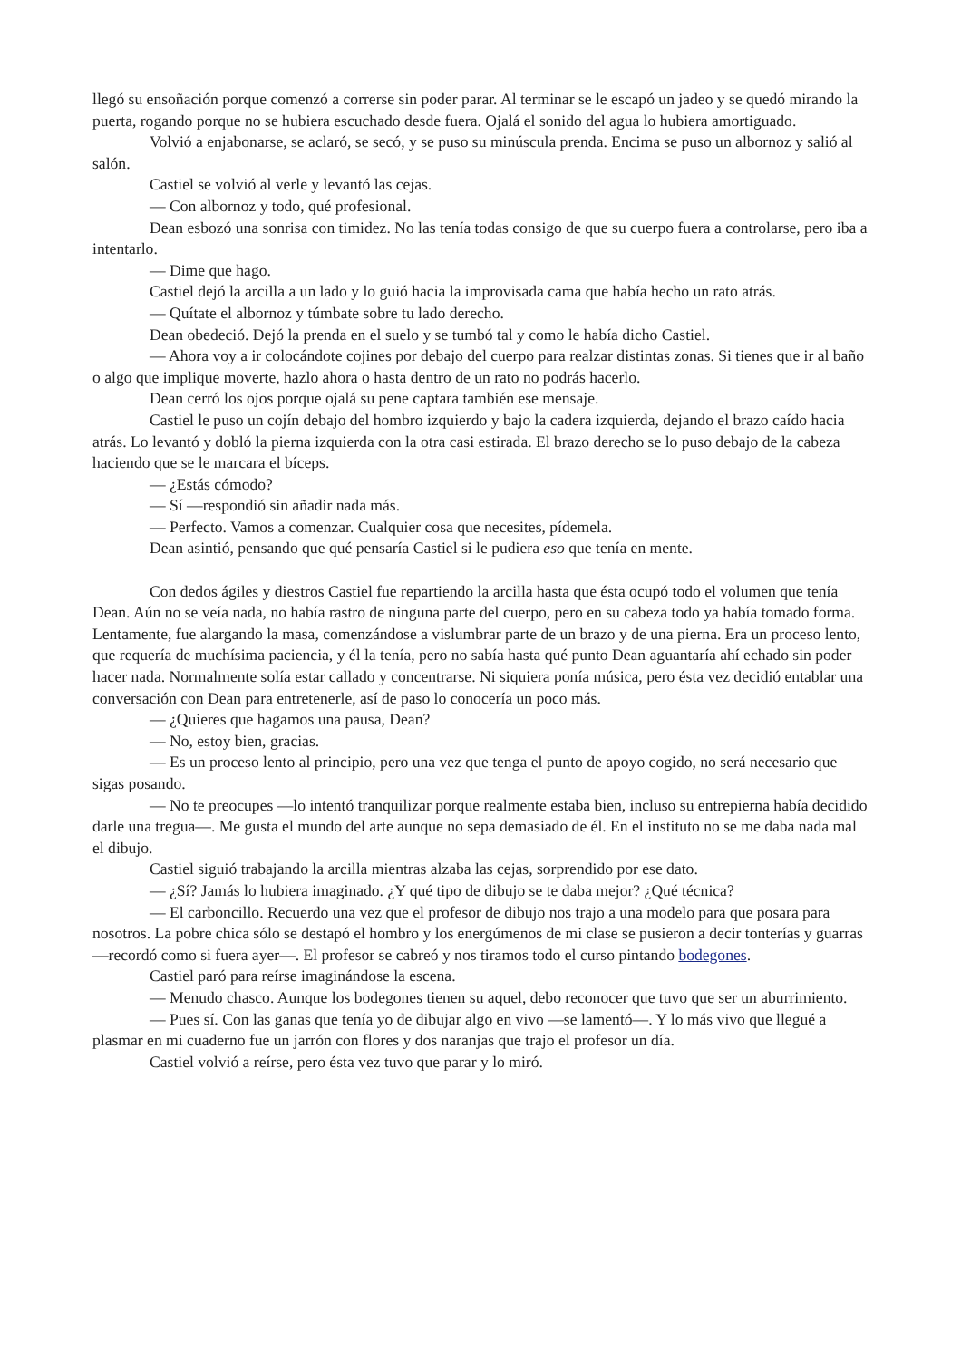llegó su ensoñación porque comenzó a correrse sin poder parar. Al terminar se le escapó un jadeo y se quedó mirando la puerta, rogando porque no se hubiera escuchado desde fuera. Ojalá el sonido del agua lo hubiera amortiguado.
Volvió a enjabonarse, se aclaró, se secó, y se puso su minúscula prenda. Encima se puso un albornoz y salió al salón.
Castiel se volvió al verle y levantó las cejas.
— Con albornoz y todo, qué profesional.
Dean esbozó una sonrisa con timidez. No las tenía todas consigo de que su cuerpo fuera a controlarse, pero iba a intentarlo.
— Dime que hago.
Castiel dejó la arcilla a un lado y lo guió hacia la improvisada cama que había hecho un rato atrás.
— Quítate el albornoz y túmbate sobre tu lado derecho.
Dean obedeció. Dejó la prenda en el suelo y se tumbó tal y como le había dicho Castiel.
— Ahora voy a ir colocándote cojines por debajo del cuerpo para realzar distintas zonas. Si tienes que ir al baño o algo que implique moverte, hazlo ahora o hasta dentro de un rato no podrás hacerlo.
Dean cerró los ojos porque ojalá su pene captara también ese mensaje.
Castiel le puso un cojín debajo del hombro izquierdo y bajo la cadera izquierda, dejando el brazo caído hacia atrás. Lo levantó y dobló la pierna izquierda con la otra casi estirada. El brazo derecho se lo puso debajo de la cabeza haciendo que se le marcara el bíceps.
— ¿Estás cómodo?
— Sí —respondió sin añadir nada más.
— Perfecto. Vamos a comenzar. Cualquier cosa que necesites, pídemela.
Dean asintió, pensando que qué pensaría Castiel si le pudiera eso que tenía en mente.
Con dedos ágiles y diestros Castiel fue repartiendo la arcilla hasta que ésta ocupó todo el volumen que tenía Dean. Aún no se veía nada, no había rastro de ninguna parte del cuerpo, pero en su cabeza todo ya había tomado forma. Lentamente, fue alargando la masa, comenzándose a vislumbrar parte de un brazo y de una pierna. Era un proceso lento, que requería de muchísima paciencia, y él la tenía, pero no sabía hasta qué punto Dean aguantaría ahí echado sin poder hacer nada. Normalmente solía estar callado y concentrarse. Ni siquiera ponía música, pero ésta vez decidió entablar una conversación con Dean para entretenerle, así de paso lo conocería un poco más.
— ¿Quieres que hagamos una pausa, Dean?
— No, estoy bien, gracias.
— Es un proceso lento al principio, pero una vez que tenga el punto de apoyo cogido, no será necesario que sigas posando.
— No te preocupes —lo intentó tranquilizar porque realmente estaba bien, incluso su entrepierna había decidido darle una tregua—. Me gusta el mundo del arte aunque no sepa demasiado de él. En el instituto no se me daba nada mal el dibujo.
Castiel siguió trabajando la arcilla mientras alzaba las cejas, sorprendido por ese dato.
— ¿Sí? Jamás lo hubiera imaginado. ¿Y qué tipo de dibujo se te daba mejor? ¿Qué técnica?
— El carboncillo. Recuerdo una vez que el profesor de dibujo nos trajo a una modelo para que posara para nosotros. La pobre chica sólo se destapó el hombro y los energúmenos de mi clase se pusieron a decir tonterías y guarras —recordó como si fuera ayer—. El profesor se cabreó y nos tiramos todo el curso pintando bodegones.
Castiel paró para reírse imaginándose la escena.
— Menudo chasco. Aunque los bodegones tienen su aquel, debo reconocer que tuvo que ser un aburrimiento.
— Pues sí. Con las ganas que tenía yo de dibujar algo en vivo —se lamentó—. Y lo más vivo que llegué a plasmar en mi cuaderno fue un jarrón con flores y dos naranjas que trajo el profesor un día.
Castiel volvió a reírse, pero ésta vez tuvo que parar y lo miró.